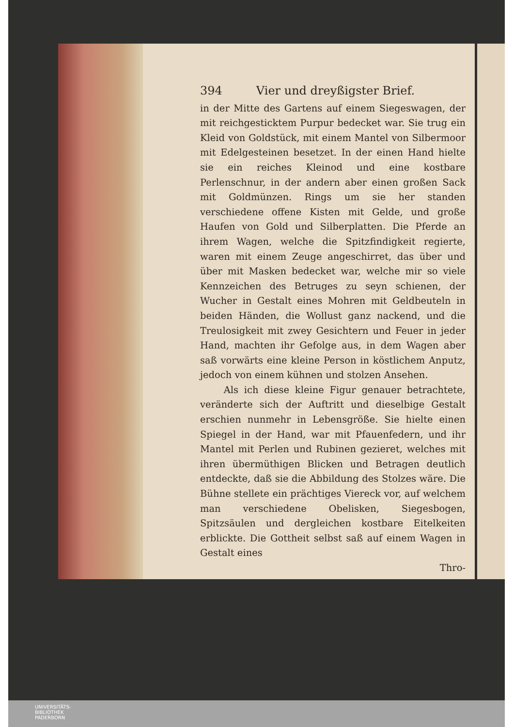394 Vier und dreyßigster Brief.
in der Mitte des Gartens auf einem Siegeswagen, der mit reichgesticktem Purpur bedecket war. Sie trug ein Kleid von Goldstück, mit einem Mantel von Silbermoor mit Edelgesteinen besetzet. In der einen Hand hielte sie ein reiches Kleinod und eine kostbare Perlenschnur, in der andern aber einen großen Sack mit Goldmünzen. Rings um sie her standen verschiedene offene Kisten mit Gelde, und große Haufen von Gold und Silberplatten. Die Pferde an ihrem Wagen, welche die Spitzfindigkeit regierte, waren mit einem Zeuge angeschirret, das über und über mit Masken bedecket war, welche mir so viele Kennzeichen des Betruges zu seyn schienen, der Wucher in Gestalt eines Mohren mit Geldbeuteln in beiden Händen, die Wollust ganz nackend, und die Treulosigkeit mit zwey Gesichtern und Feuer in jeder Hand, machten ihr Gefolge aus, in dem Wagen aber saß vorwärts eine kleine Person in köstlichem Anputz, jedoch von einem kühnen und stolzen Ansehen.
Als ich diese kleine Figur genauer betrachtete, veränderte sich der Auftritt und dieselbige Gestalt erschien nunmehr in Lebensgröße. Sie hielte einen Spiegel in der Hand, war mit Pfauenfedern, und ihr Mantel mit Perlen und Rubinen gezieret, welches mit ihren übermüthigen Blicken und Betragen deutlich entdeckte, daß sie die Abbildung des Stolzes wäre. Die Bühne stellete ein prächtiges Viereck vor, auf welchem man verschiedene Obelisken, Siegesbogen, Spitzsäulen und dergleichen kostbare Eitelkeiten erblickte. Die Gottheit selbst saß auf einem Wagen in Gestalt eines
Thro-
UNIVERSITÄTS-
BIBLIOTHEK
PADERBORN